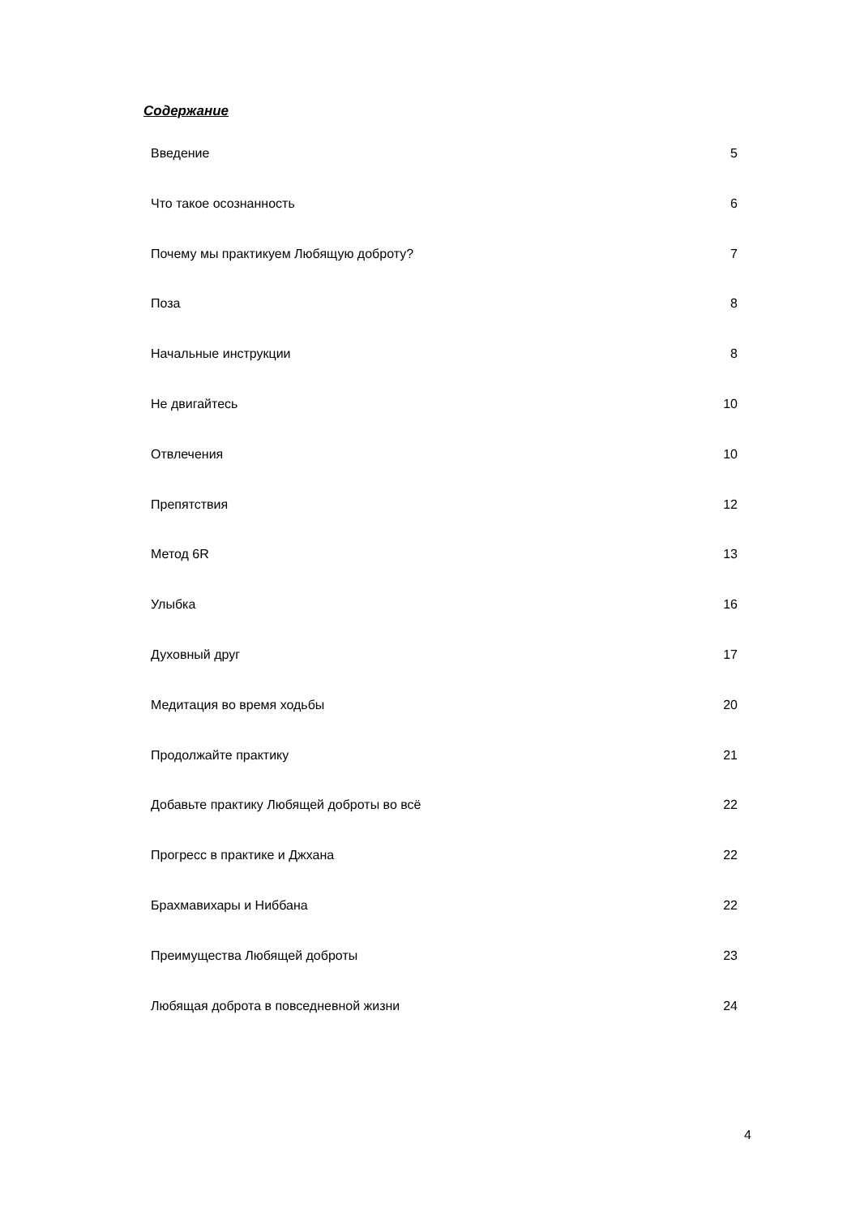Содержание
Введение 5
Что такое осознанность 6
Почему мы практикуем Любящую доброту? 7
Поза 8
Начальные инструкции 8
Не двигайтесь 10
Отвлечения 10
Препятствия 12
Метод 6R 13
Улыбка 16
Духовный друг 17
Медитация во время ходьбы 20
Продолжайте практику 21
Добавьте практику Любящей доброты во всё 22
Прогресс в практике и Джхана 22
Брахмавихары и Ниббана 22
Преимущества Любящей доброты 23
Любящая доброта в повседневной жизни 24
4